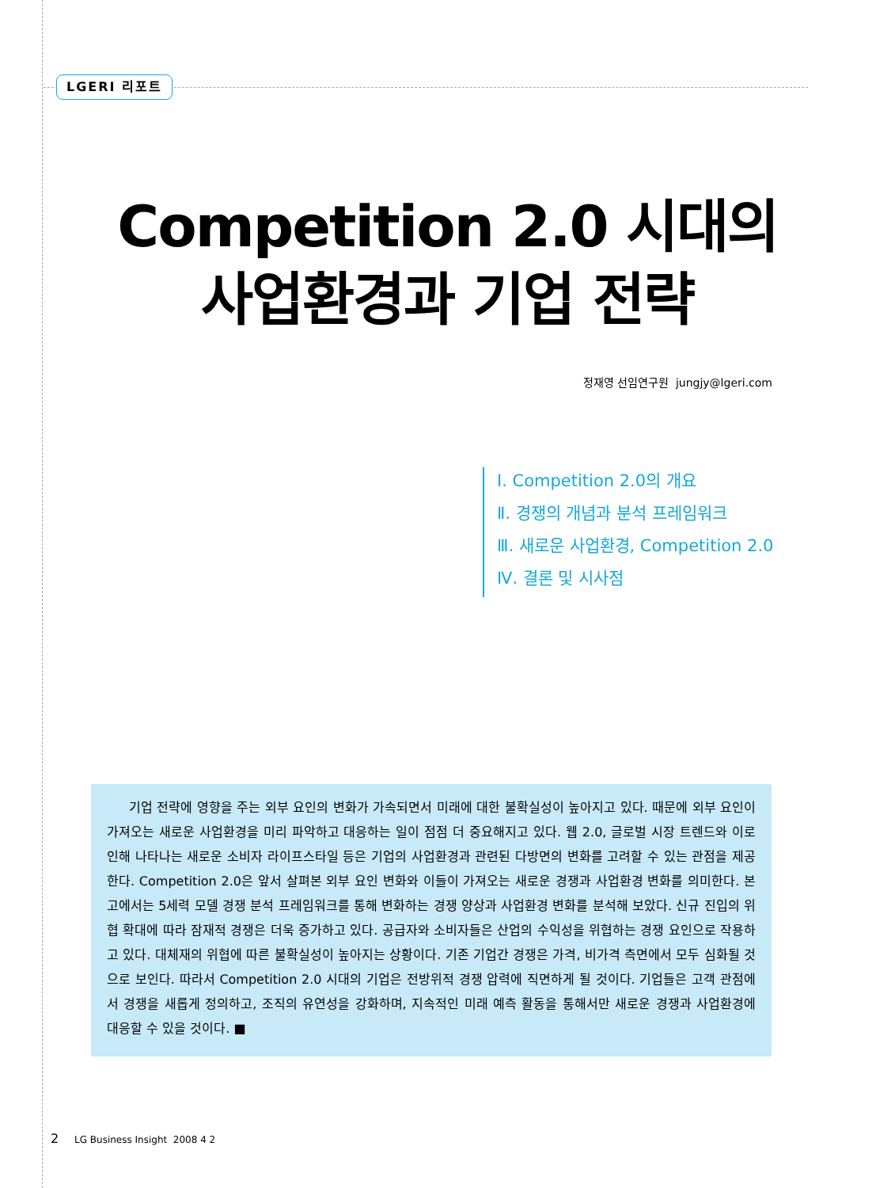LGERI 리포트
Competition 2.0 시대의
사업환경과 기업 전략
정재영 선임연구원 jungjy@lgeri.com
Ⅰ. Competition 2.0의 개요
Ⅱ. 경쟁의 개념과 분석 프레임워크
Ⅲ. 새로운 사업환경, Competition 2.0
Ⅳ. 결론 및 시사점
기업 전략에 영향을 주는 외부 요인의 변화가 가속되면서 미래에 대한 불확실성이 높아지고 있다. 때문에 외부 요인이 가져오는 새로운 사업환경을 미리 파악하고 대응하는 일이 점점 더 중요해지고 있다. 웹 2.0, 글로벌 시장 트렌드와 이로 인해 나타나는 새로운 소비자 라이프스타일 등은 기업의 사업환경과 관련된 다방면의 변화를 고려할 수 있는 관점을 제공한다. Competition 2.0은 앞서 살펴본 외부 요인 변화와 이들이 가져오는 새로운 경쟁과 사업환경 변화를 의미한다. 본고에서는 5세력 모델 경쟁 분석 프레임워크를 통해 변화하는 경쟁 양상과 사업환경 변화를 분석해 보았다. 신규 진입의 위협 확대에 따라 잠재적 경쟁은 더욱 증가하고 있다. 공급자와 소비자들은 산업의 수익성을 위협하는 경쟁 요인으로 작용하고 있다. 대체재의 위협에 따른 불확실성이 높아지는 상황이다. 기존 기업간 경쟁은 가격, 비가격 측면에서 모두 심화될 것으로 보인다. 따라서 Competition 2.0 시대의 기업은 전방위적 경쟁 압력에 직면하게 될 것이다. 기업들은 고객 관점에서 경쟁을 새롭게 정의하고, 조직의 유연성을 강화하며, 지속적인 미래 예측 활동을 통해서만 새로운 경쟁과 사업환경에 대응할 수 있을 것이다. ■
2 LG Business Insight 2008 4 2